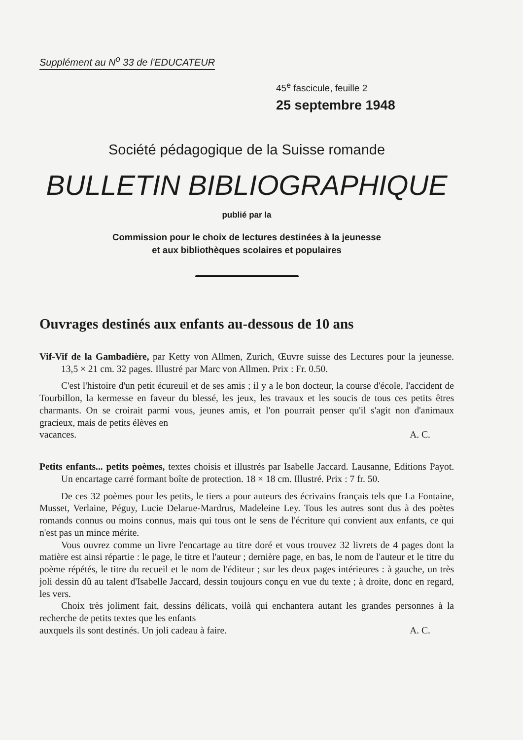Supplément au N<sup>o</sup> 33 de l'EDUCATEUR
45<sup>e</sup> fascicule, feuille 2
25 septembre 1948
Société pédagogique de la Suisse romande
BULLETIN BIBLIOGRAPHIQUE
publié par la
Commission pour le choix de lectures destinées à la jeunesse
et aux bibliothèques scolaires et populaires
Ouvrages destinés aux enfants au-dessous de 10 ans
Vif-Vif de la Gambadière, par Ketty von Allmen, Zurich, Œuvre suisse des Lectures pour la jeunesse. 13,5 × 21 cm. 32 pages. Illustré par Marc von Allmen. Prix : Fr. 0.50.
C'est l'histoire d'un petit écureuil et de ses amis ; il y a le bon docteur, la course d'école, l'accident de Tourbillon, la kermesse en faveur du blessé, les jeux, les travaux et les soucis de tous ces petits êtres charmants. On se croirait parmi vous, jeunes amis, et l'on pourrait penser qu'il s'agit non d'animaux gracieux, mais de petits élèves en
vacances. A. C.
Petits enfants... petits poèmes, textes choisis et illustrés par Isabelle Jaccard. Lausanne, Editions Payot. Un encartage carré formant boîte de protection. 18 × 18 cm. Illustré. Prix : 7 fr. 50.
De ces 32 poèmes pour les petits, le tiers a pour auteurs des écrivains français tels que La Fontaine, Musset, Verlaine, Péguy, Lucie Delarue-Mardrus, Madeleine Ley. Tous les autres sont dus à des poètes romands connus ou moins connus, mais qui tous ont le sens de l'écriture qui convient aux enfants, ce qui n'est pas un mince mérite.
Vous ouvrez comme un livre l'encartage au titre doré et vous trouvez 32 livrets de 4 pages dont la matière est ainsi répartie : le page, le titre et l'auteur ; dernière page, en bas, le nom de l'auteur et le titre du poème répétés, le titre du recueil et le nom de l'éditeur ; sur les deux pages intérieures : à gauche, un très joli dessin dû au talent d'Isabelle Jaccard, dessin toujours conçu en vue du texte ; à droite, donc en regard, les vers.
Choix très joliment fait, dessins délicats, voilà qui enchantera autant les grandes personnes à la recherche de petits textes que les enfants
auxquels ils sont destinés. Un joli cadeau à faire. A. C.